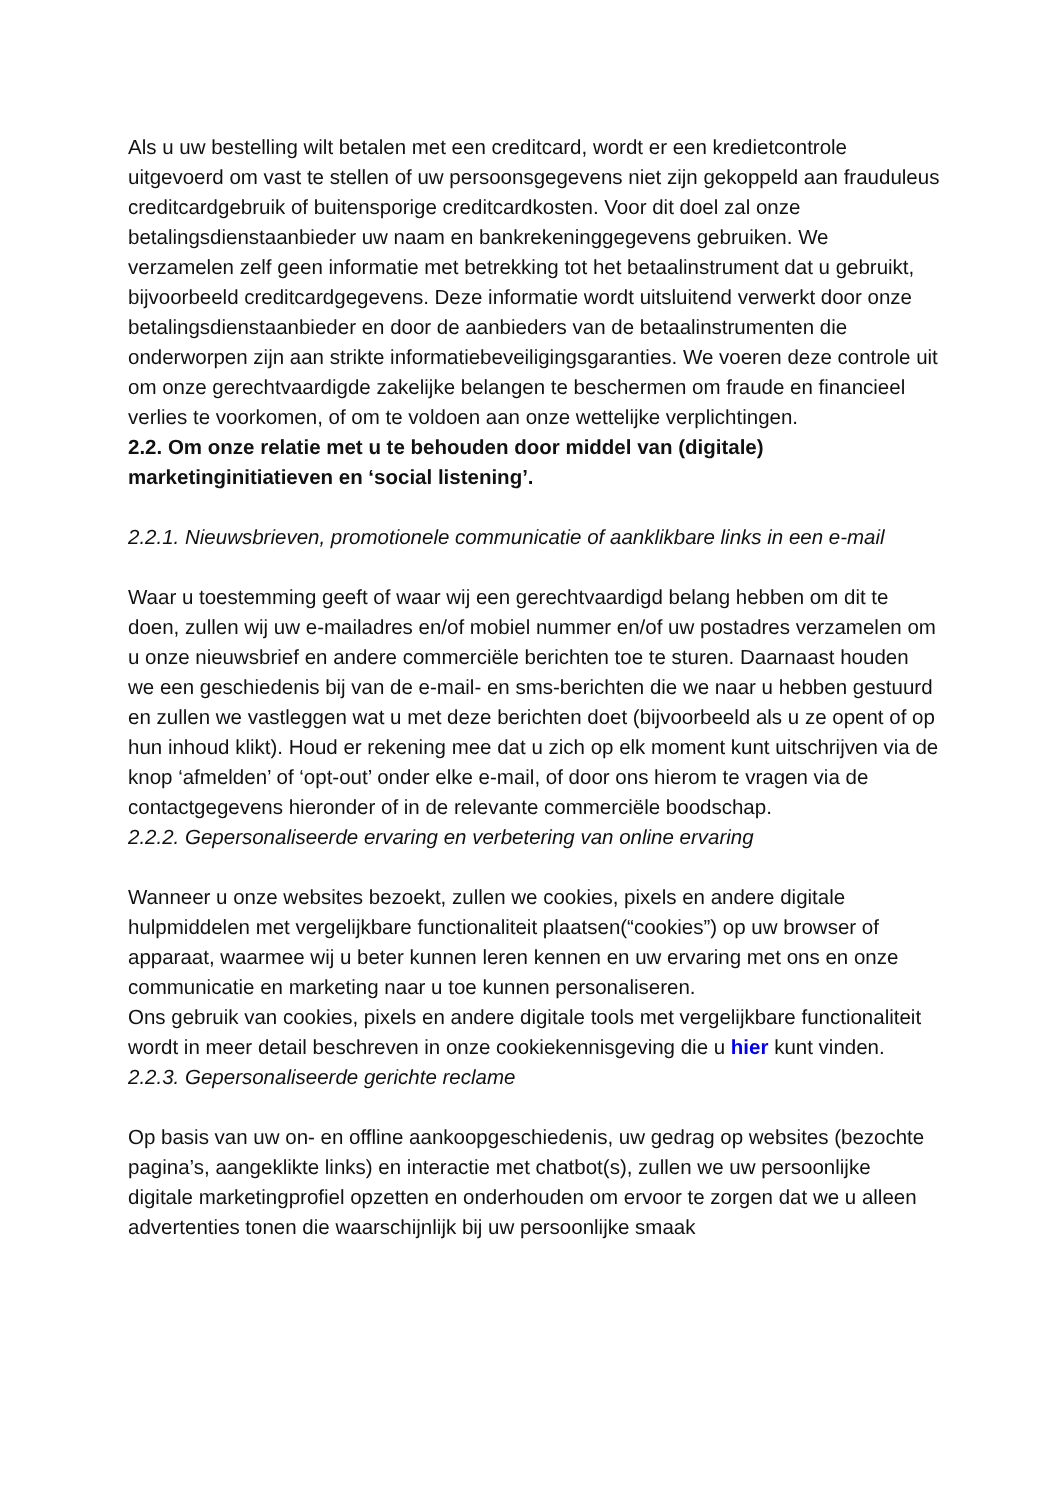Als u uw bestelling wilt betalen met een creditcard, wordt er een kredietcontrole uitgevoerd om vast te stellen of uw persoonsgegevens niet zijn gekoppeld aan frauduleus creditcardgebruik of buitensporige creditcardkosten. Voor dit doel zal onze betalingsdienstaanbieder uw naam en bankrekeninggegevens gebruiken. We verzamelen zelf geen informatie met betrekking tot het betaalinstrument dat u gebruikt, bijvoorbeeld creditcardgegevens. Deze informatie wordt uitsluitend verwerkt door onze betalingsdienstaanbieder en door de aanbieders van de betaalinstrumenten die onderworpen zijn aan strikte informatiebeveiligingsgaranties. We voeren deze controle uit om onze gerechtvaardigde zakelijke belangen te beschermen om fraude en financieel verlies te voorkomen, of om te voldoen aan onze wettelijke verplichtingen.
2.2. Om onze relatie met u te behouden door middel van (digitale) marketinginitiatieven en ‘social listening’.
2.2.1. Nieuwsbrieven, promotionele communicatie of aanklikbare links in een e-mail
Waar u toestemming geeft of waar wij een gerechtvaardigd belang hebben om dit te doen, zullen wij uw e-mailadres en/of mobiel nummer en/of uw postadres verzamelen om u onze nieuwsbrief en andere commerciële berichten toe te sturen. Daarnaast houden we een geschiedenis bij van de e-mail- en sms-berichten die we naar u hebben gestuurd en zullen we vastleggen wat u met deze berichten doet (bijvoorbeeld als u ze opent of op hun inhoud klikt). Houd er rekening mee dat u zich op elk moment kunt uitschrijven via de knop ‘afmelden’ of ‘opt-out’ onder elke e-mail, of door ons hierom te vragen via de contactgegevens hieronder of in de relevante commerciële boodschap.
2.2.2. Gepersonaliseerde ervaring en verbetering van online ervaring
Wanneer u onze websites bezoekt, zullen we cookies, pixels en andere digitale hulpmiddelen met vergelijkbare functionaliteit plaatsen(“cookies”) op uw browser of apparaat, waarmee wij u beter kunnen leren kennen en uw ervaring met ons en onze communicatie en marketing naar u toe kunnen personaliseren.
Ons gebruik van cookies, pixels en andere digitale tools met vergelijkbare functionaliteit wordt in meer detail beschreven in onze cookiekennisgeving die u hier kunt vinden.
2.2.3. Gepersonaliseerde gerichte reclame
Op basis van uw on- en offline aankoopgeschiedenis, uw gedrag op websites (bezochte pagina’s, aangeklikte links) en interactie met chatbot(s), zullen we uw persoonlijke digitale marketingprofiel opzetten en onderhouden om ervoor te zorgen dat we u alleen advertenties tonen die waarschijnlijk bij uw persoonlijke smaak